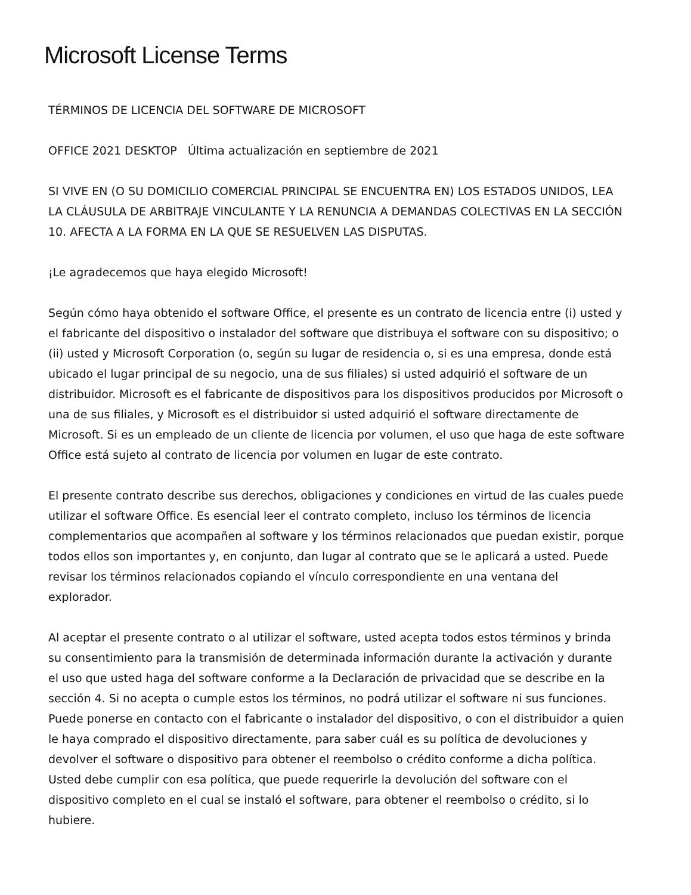Microsoft License Terms
TÉRMINOS DE LICENCIA DEL SOFTWARE DE MICROSOFT
OFFICE 2021 DESKTOP Última actualización en septiembre de 2021
SI VIVE EN (O SU DOMICILIO COMERCIAL PRINCIPAL SE ENCUENTRA EN) LOS ESTADOS UNIDOS, LEA LA CLÁUSULA DE ARBITRAJE VINCULANTE Y LA RENUNCIA A DEMANDAS COLECTIVAS EN LA SECCIÓN 10. AFECTA A LA FORMA EN LA QUE SE RESUELVEN LAS DISPUTAS.
¡Le agradecemos que haya elegido Microsoft!
Según cómo haya obtenido el software Office, el presente es un contrato de licencia entre (i) usted y el fabricante del dispositivo o instalador del software que distribuya el software con su dispositivo; o (ii) usted y Microsoft Corporation (o, según su lugar de residencia o, si es una empresa, donde está ubicado el lugar principal de su negocio, una de sus filiales) si usted adquirió el software de un distribuidor. Microsoft es el fabricante de dispositivos para los dispositivos producidos por Microsoft o una de sus filiales, y Microsoft es el distribuidor si usted adquirió el software directamente de Microsoft. Si es un empleado de un cliente de licencia por volumen, el uso que haga de este software Office está sujeto al contrato de licencia por volumen en lugar de este contrato.
El presente contrato describe sus derechos, obligaciones y condiciones en virtud de las cuales puede utilizar el software Office. Es esencial leer el contrato completo, incluso los términos de licencia complementarios que acompañen al software y los términos relacionados que puedan existir, porque todos ellos son importantes y, en conjunto, dan lugar al contrato que se le aplicará a usted. Puede revisar los términos relacionados copiando el vínculo correspondiente en una ventana del explorador.
Al aceptar el presente contrato o al utilizar el software, usted acepta todos estos términos y brinda su consentimiento para la transmisión de determinada información durante la activación y durante el uso que usted haga del software conforme a la Declaración de privacidad que se describe en la sección 4. Si no acepta o cumple estos los términos, no podrá utilizar el software ni sus funciones. Puede ponerse en contacto con el fabricante o instalador del dispositivo, o con el distribuidor a quien le haya comprado el dispositivo directamente, para saber cuál es su política de devoluciones y devolver el software o dispositivo para obtener el reembolso o crédito conforme a dicha política. Usted debe cumplir con esa política, que puede requerirle la devolución del software con el dispositivo completo en el cual se instaló el software, para obtener el reembolso o crédito, si lo hubiere.